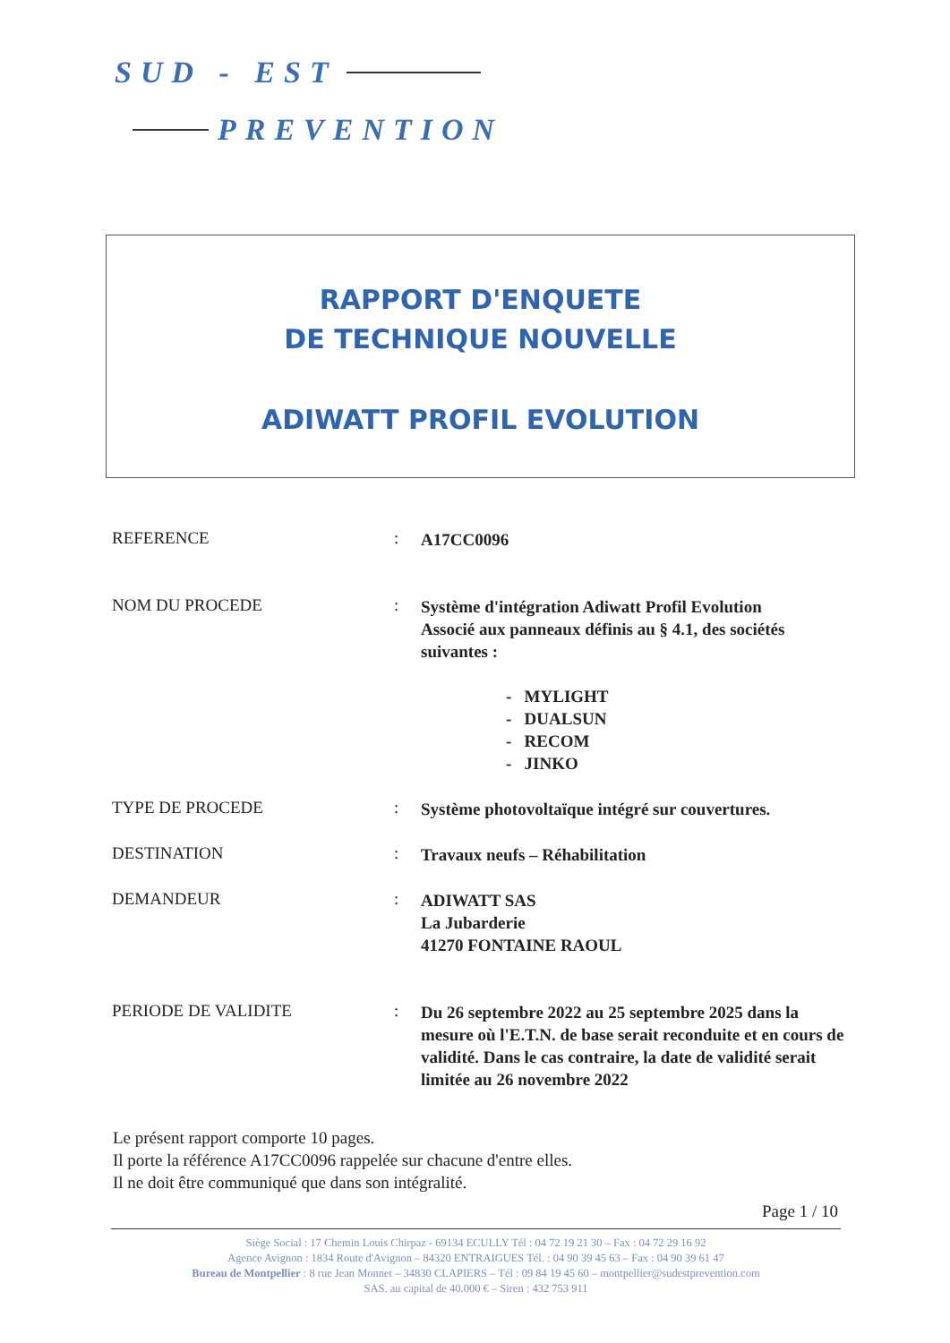SUD - EST
PREVENTION
RAPPORT D'ENQUETE
DE TECHNIQUE NOUVELLE
ADIWATT PROFIL EVOLUTION
| REFERENCE | : | A17CC0096 |
| NOM DU PROCEDE | : | Système d'intégration Adiwatt Profil Evolution Associé aux panneaux définis au § 4.1, des sociétés suivantes : - MYLIGHT - DUALSUN - RECOM - JINKO |
| TYPE DE PROCEDE | : | Système photovoltaïque intégré sur couvertures. |
| DESTINATION | : | Travaux neufs – Réhabilitation |
| DEMANDEUR | : | ADIWATT SAS La Jubarderie 41270 FONTAINE RAOUL |
| PERIODE DE VALIDITE | : | Du 26 septembre 2022 au 25 septembre 2025 dans la mesure où l'E.T.N. de base serait reconduite et en cours de validité. Dans le cas contraire, la date de validité serait limitée au 26 novembre 2022 |
Le présent rapport comporte 10 pages.
Il porte la référence A17CC0096 rappelée sur chacune d'entre elles.
Il ne doit être communiqué que dans son intégralité.
Page 1 / 10
Siège Social : 17 Chemin Louis Chirpaz - 69134 ECULLY Tél : 04 72 19 21 30 – Fax : 04 72 29 16 92
Agence Avignon : 1834 Route d'Avignon – 84320 ENTRAIGUES Tél. : 04 90 39 45 63 – Fax : 04 90 39 61 47
Bureau de Montpellier : 8 rue Jean Monnet – 34830 CLAPIERS – Tél : 09 84 19 45 60 – montpellier@sudestprevention.com
SAS. au capital de 40.000 € – Siren : 432 753 911